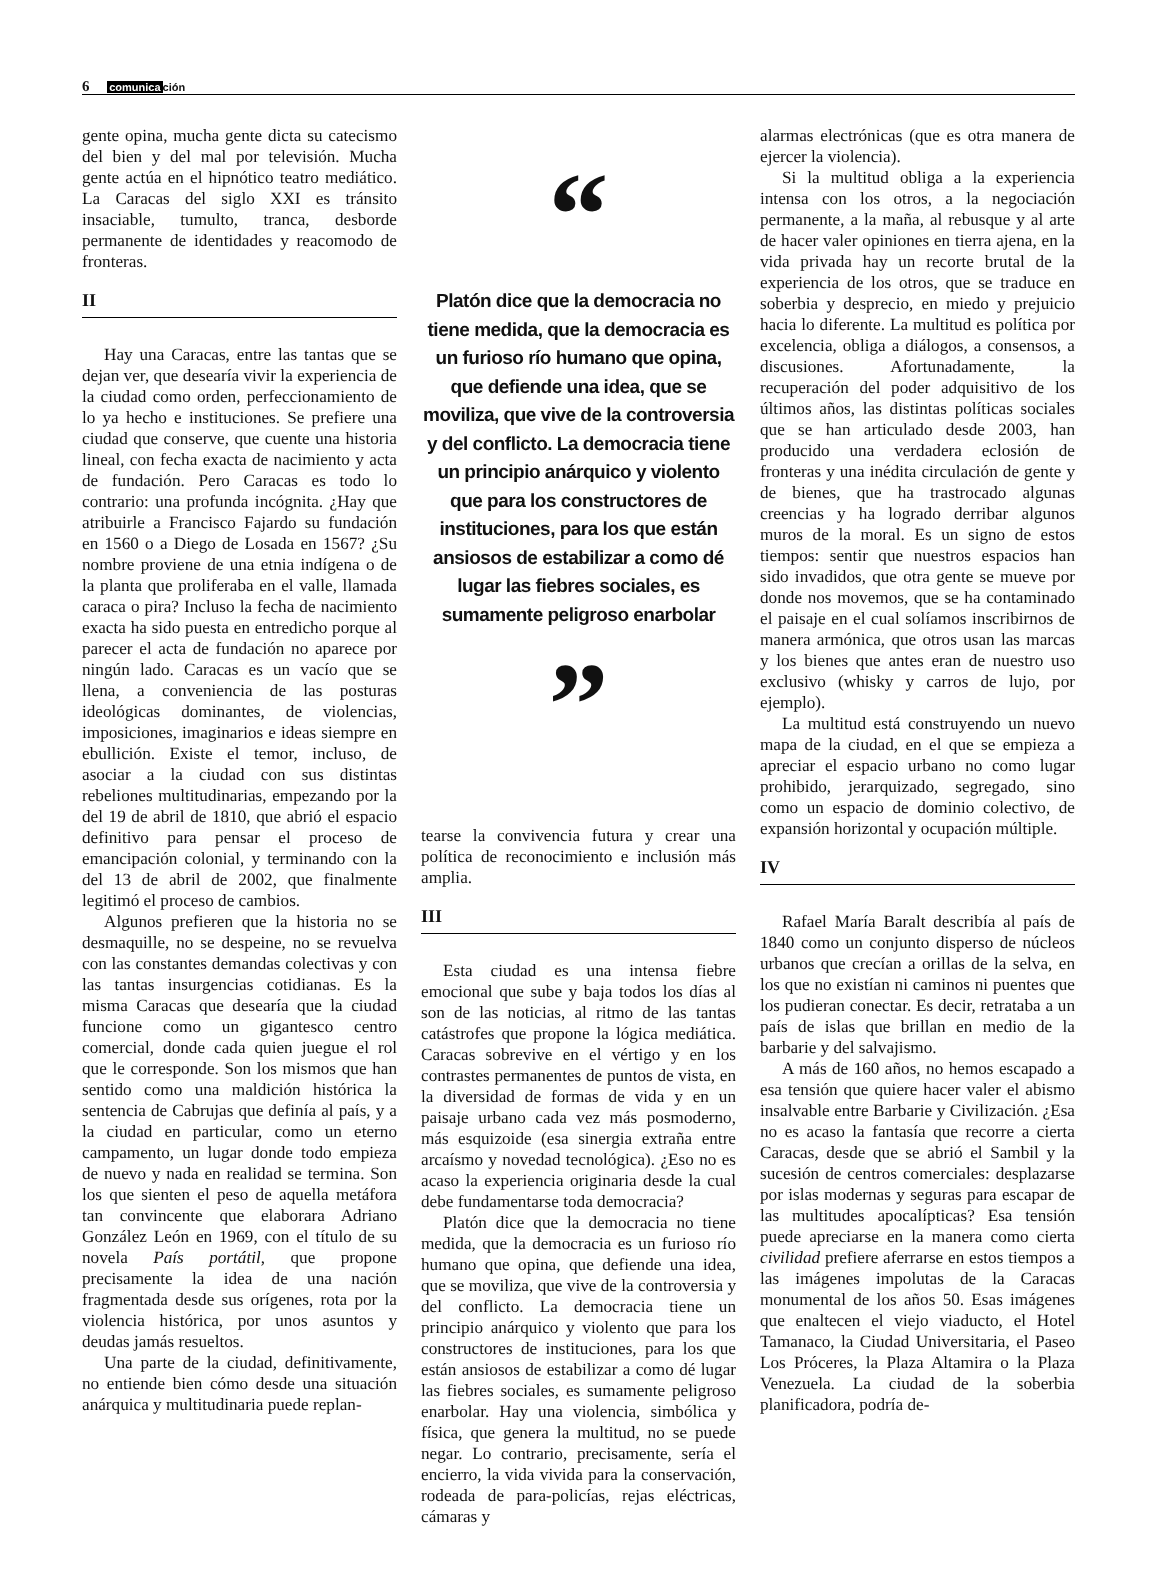6 comunicación
gente opina, mucha gente dicta su catecismo del bien y del mal por televisión. Mucha gente actúa en el hipnótico teatro mediático. La Caracas del siglo XXI es tránsito insaciable, tumulto, tranca, desborde permanente de identidades y reacomodo de fronteras.
II
Hay una Caracas, entre las tantas que se dejan ver, que desearía vivir la experiencia de la ciudad como orden, perfeccionamiento de lo ya hecho e instituciones. Se prefiere una ciudad que conserve, que cuente una historia lineal, con fecha exacta de nacimiento y acta de fundación. Pero Caracas es todo lo contrario: una profunda incógnita. ¿Hay que atribuirle a Francisco Fajardo su fundación en 1560 o a Diego de Losada en 1567? ¿Su nombre proviene de una etnia indígena o de la planta que proliferaba en el valle, llamada caraca o pira? Incluso la fecha de nacimiento exacta ha sido puesta en entredicho porque al parecer el acta de fundación no aparece por ningún lado. Caracas es un vacío que se llena, a conveniencia de las posturas ideológicas dominantes, de violencias, imposiciones, imaginarios e ideas siempre en ebullición. Existe el temor, incluso, de asociar a la ciudad con sus distintas rebeliones multitudinarias, empezando por la del 19 de abril de 1810, que abrió el espacio definitivo para pensar el proceso de emancipación colonial, y terminando con la del 13 de abril de 2002, que finalmente legitimó el proceso de cambios.
Algunos prefieren que la historia no se desmaquille, no se despeine, no se revuelva con las constantes demandas colectivas y con las tantas insurgencias cotidianas. Es la misma Caracas que desearía que la ciudad funcione como un gigantesco centro comercial, donde cada quien juegue el rol que le corresponde. Son los mismos que han sentido como una maldición histórica la sentencia de Cabrujas que definía al país, y a la ciudad en particular, como un eterno campamento, un lugar donde todo empieza de nuevo y nada en realidad se termina. Son los que sienten el peso de aquella metáfora tan convincente que elaborara Adriano González León en 1969, con el título de su novela País portátil, que propone precisamente la idea de una nación fragmentada desde sus orígenes, rota por la violencia histórica, por unos asuntos y deudas jamás resueltos.
Una parte de la ciudad, definitivamente, no entiende bien cómo desde una situación anárquica y multitudinaria puede replan-
“
Platón dice que la democracia no tiene medida, que la democracia es un furioso río humano que opina, que defiende una idea, que se moviliza, que vive de la controversia y del conflicto. La democracia tiene un principio anárquico y violento que para los constructores de instituciones, para los que están ansiosos de estabilizar a como dé lugar las fiebres sociales, es sumamente peligroso enarbolar
”
tearse la convivencia futura y crear una política de reconocimiento e inclusión más amplia.
III
Esta ciudad es una intensa fiebre emocional que sube y baja todos los días al son de las noticias, al ritmo de las tantas catástrofes que propone la lógica mediática. Caracas sobrevive en el vértigo y en los contrastes permanentes de puntos de vista, en la diversidad de formas de vida y en un paisaje urbano cada vez más posmoderno, más esquizoide (esa sinergia extraña entre arcaísmo y novedad tecnológica). ¿Eso no es acaso la experiencia originaria desde la cual debe fundamentarse toda democracia?
Platón dice que la democracia no tiene medida, que la democracia es un furioso río humano que opina, que defiende una idea, que se moviliza, que vive de la controversia y del conflicto. La democracia tiene un principio anárquico y violento que para los constructores de instituciones, para los que están ansiosos de estabilizar a como dé lugar las fiebres sociales, es sumamente peligroso enarbolar. Hay una violencia, simbólica y física, que genera la multitud, no se puede negar. Lo contrario, precisamente, sería el encierro, la vida vivida para la conservación, rodeada de para-policías, rejas eléctricas, cámaras y
alarmas electrónicas (que es otra manera de ejercer la violencia).
Si la multitud obliga a la experiencia intensa con los otros, a la negociación permanente, a la maña, al rebusque y al arte de hacer valer opiniones en tierra ajena, en la vida privada hay un recorte brutal de la experiencia de los otros, que se traduce en soberbia y desprecio, en miedo y prejuicio hacia lo diferente. La multitud es política por excelencia, obliga a diálogos, a consensos, a discusiones. Afortunadamente, la recuperación del poder adquisitivo de los últimos años, las distintas políticas sociales que se han articulado desde 2003, han producido una verdadera eclosión de fronteras y una inédita circulación de gente y de bienes, que ha trastrocado algunas creencias y ha logrado derribar algunos muros de la moral. Es un signo de estos tiempos: sentir que nuestros espacios han sido invadidos, que otra gente se mueve por donde nos movemos, que se ha contaminado el paisaje en el cual solíamos inscribirnos de manera armónica, que otros usan las marcas y los bienes que antes eran de nuestro uso exclusivo (whisky y carros de lujo, por ejemplo).
La multitud está construyendo un nuevo mapa de la ciudad, en el que se empieza a apreciar el espacio urbano no como lugar prohibido, jerarquizado, segregado, sino como un espacio de dominio colectivo, de expansión horizontal y ocupación múltiple.
IV
Rafael María Baralt describía al país de 1840 como un conjunto disperso de núcleos urbanos que crecían a orillas de la selva, en los que no existían ni caminos ni puentes que los pudieran conectar. Es decir, retrataba a un país de islas que brillan en medio de la barbarie y del salvajismo.
A más de 160 años, no hemos escapado a esa tensión que quiere hacer valer el abismo insalvable entre Barbarie y Civilización. ¿Esa no es acaso la fantasía que recorre a cierta Caracas, desde que se abrió el Sambil y la sucesión de centros comerciales: desplazarse por islas modernas y seguras para escapar de las multitudes apocalípticas? Esa tensión puede apreciarse en la manera como cierta civilidad prefiere aferrarse en estos tiempos a las imágenes impolutas de la Caracas monumental de los años 50. Esas imágenes que enaltecen el viejo viaducto, el Hotel Tamanaco, la Ciudad Universitaria, el Paseo Los Próceres, la Plaza Altamira o la Plaza Venezuela. La ciudad de la soberbia planificadora, podría de-